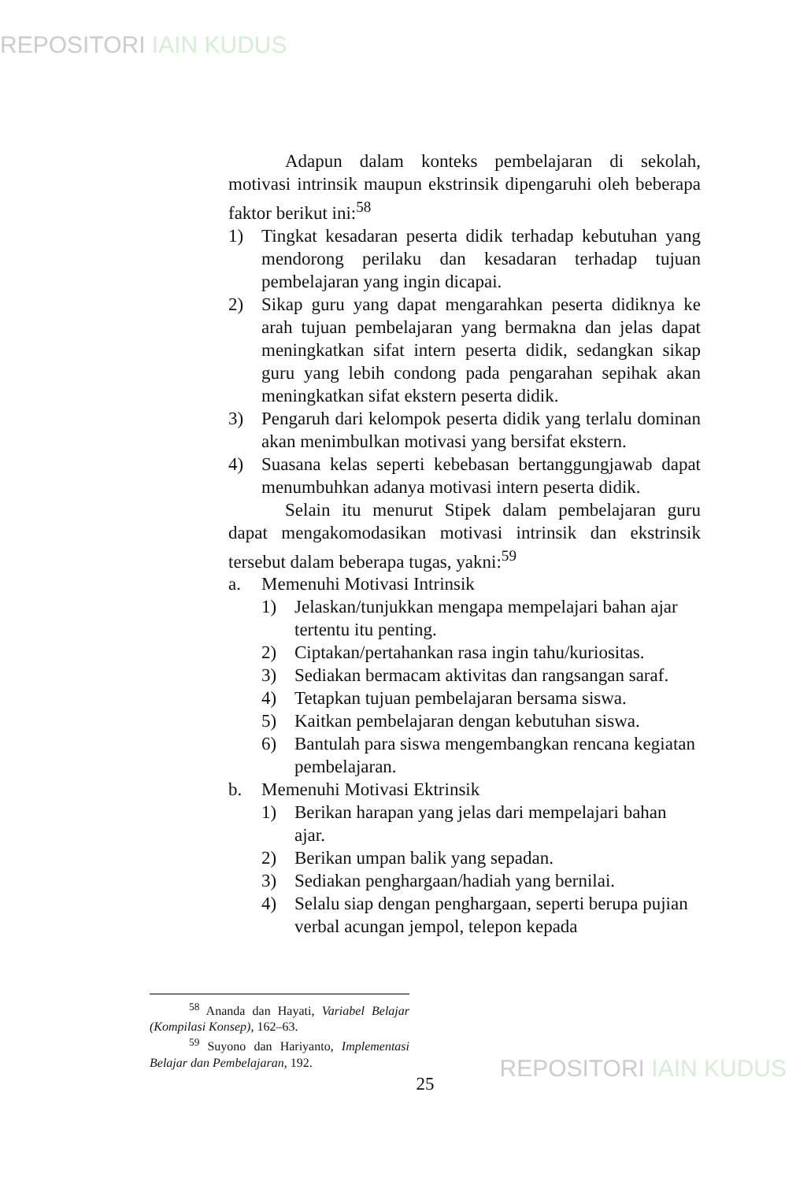REPOSITORI IAIN KUDUS
Adapun dalam konteks pembelajaran di sekolah, motivasi intrinsik maupun ekstrinsik dipengaruhi oleh beberapa faktor berikut ini:<sup>58</sup>
1) Tingkat kesadaran peserta didik terhadap kebutuhan yang mendorong perilaku dan kesadaran terhadap tujuan pembelajaran yang ingin dicapai.
2) Sikap guru yang dapat mengarahkan peserta didiknya ke arah tujuan pembelajaran yang bermakna dan jelas dapat meningkatkan sifat intern peserta didik, sedangkan sikap guru yang lebih condong pada pengarahan sepihak akan meningkatkan sifat ekstern peserta didik.
3) Pengaruh dari kelompok peserta didik yang terlalu dominan akan menimbulkan motivasi yang bersifat ekstern.
4) Suasana kelas seperti kebebasan bertanggungjawab dapat menumbuhkan adanya motivasi intern peserta didik.
Selain itu menurut Stipek dalam pembelajaran guru dapat mengakomodasikan motivasi intrinsik dan ekstrinsik tersebut dalam beberapa tugas, yakni:<sup>59</sup>
a. Memenuhi Motivasi Intrinsik
1) Jelaskan/tunjukkan mengapa mempelajari bahan ajar tertentu itu penting.
2) Ciptakan/pertahankan rasa ingin tahu/kuriositas.
3) Sediakan bermacam aktivitas dan rangsangan saraf.
4) Tetapkan tujuan pembelajaran bersama siswa.
5) Kaitkan pembelajaran dengan kebutuhan siswa.
6) Bantulah para siswa mengembangkan rencana kegiatan pembelajaran.
b. Memenuhi Motivasi Ektrinsik
1) Berikan harapan yang jelas dari mempelajari bahan ajar.
2) Berikan umpan balik yang sepadan.
3) Sediakan penghargaan/hadiah yang bernilai.
4) Selalu siap dengan penghargaan, seperti berupa pujian verbal acungan jempol, telepon kepada
<sup>58</sup> Ananda dan Hayati, Variabel Belajar (Kompilasi Konsep), 162–63.
<sup>59</sup> Suyono dan Hariyanto, Implementasi Belajar dan Pembelajaran, 192.
25
REPOSITORI IAIN KUDUS